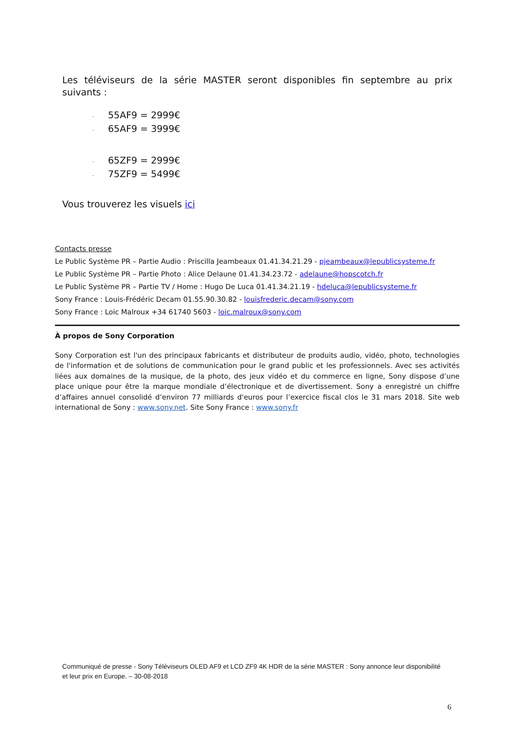Les téléviseurs de la série MASTER seront disponibles fin septembre au prix
suivants :
· 55AF9 = 2999€
· 65AF9 = 3999€
· 65ZF9 = 2999€
· 75ZF9 = 5499€
Vous trouverez les visuels ici
Contacts presse
Le Public Système PR – Partie Audio : Priscilla Jeambeaux 01.41.34.21.29 - pjeambeaux@lepublicsysteme.fr
Le Public Système PR – Partie Photo : Alice Delaune 01.41.34.23.72 - adelaune@hopscotch.fr
Le Public Système PR – Partie TV / Home : Hugo De Luca 01.41.34.21.19 - hdeluca@lepublicsysteme.fr
Sony France : Louis-Frédéric Decam 01.55.90.30.82 - louisfrederic.decam@sony.com
Sony France : Loic Malroux +34 61740 5603 - loic.malroux@sony.com
À propos de Sony Corporation
Sony Corporation est l'un des principaux fabricants et distributeur de produits audio, vidéo, photo, technologies de l'information et de solutions de communication pour le grand public et les professionnels. Avec ses activités liées aux domaines de la musique, de la photo, des jeux vidéo et du commerce en ligne, Sony dispose d’une place unique pour être la marque mondiale d’électronique et de divertissement. Sony a enregistré un chiffre d’affaires annuel consolidé d’environ 77 milliards d'euros pour l’exercice fiscal clos le 31 mars 2018. Site web international de Sony : www.sony.net. Site Sony France : www.sony.fr
Communiqué de presse - Sony Téléviseurs OLED AF9 et LCD ZF9 4K HDR de la série MASTER : Sony annonce leur disponibilité et leur prix en Europe. – 30-08-2018
6